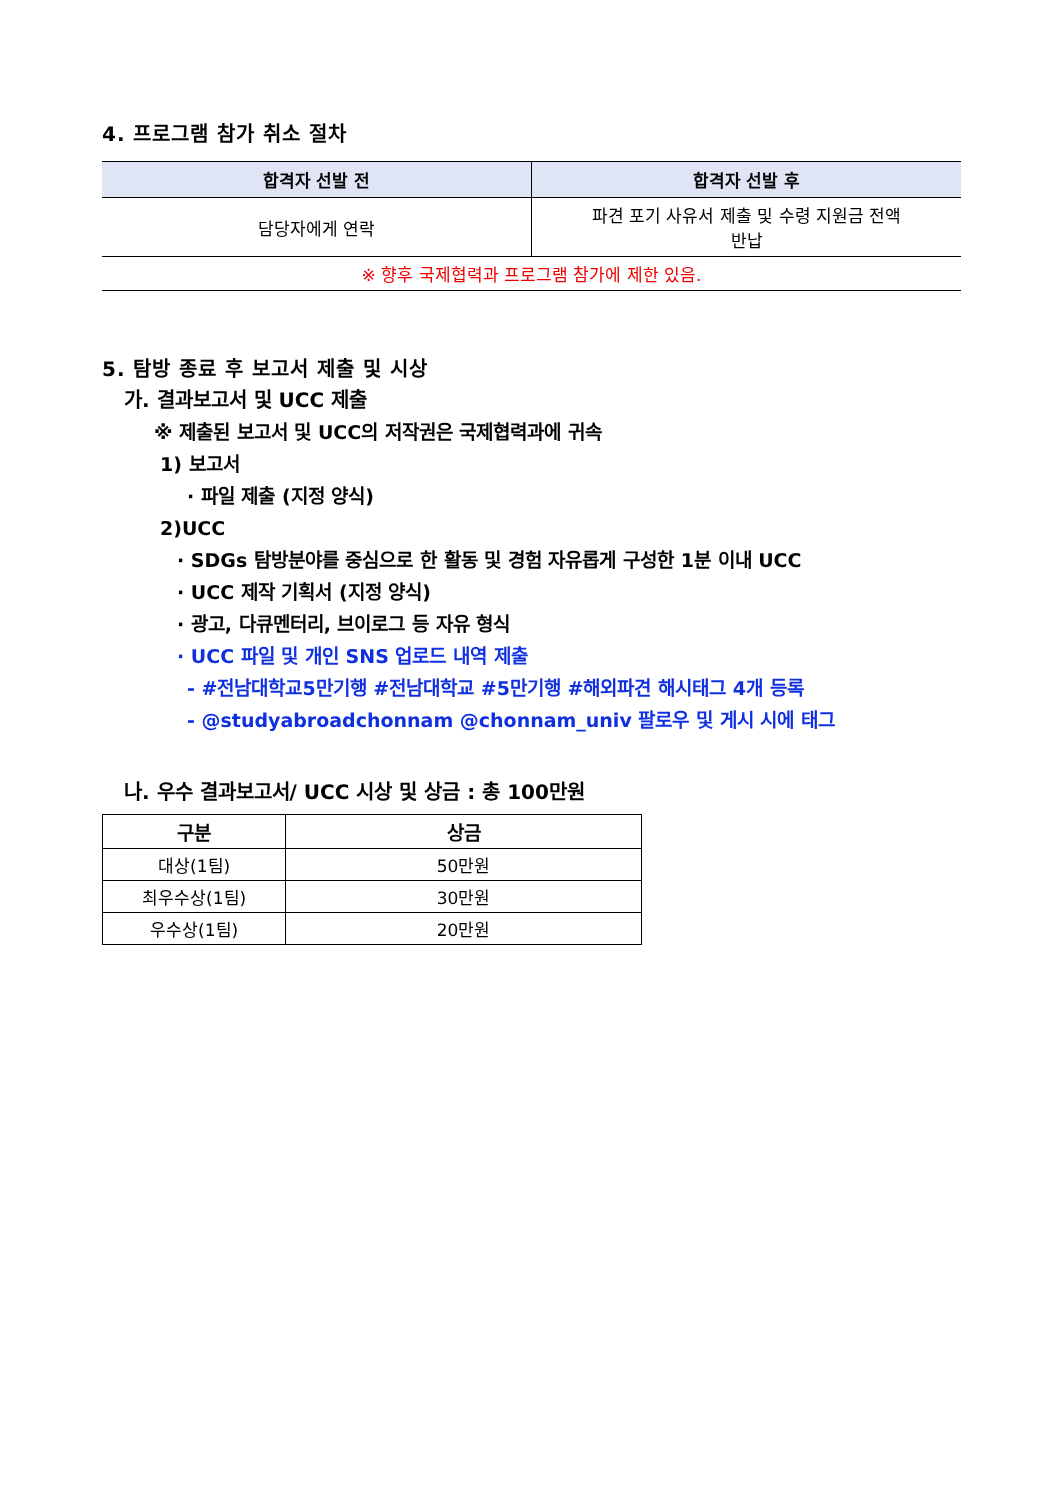4. 프로그램 참가 취소 절차
| 합격자 선발 전 | 합격자 선발 후 |
| --- | --- |
| 담당자에게 연락 | 파견 포기 사유서 제출 및 수령 지원금 전액 반납 |
| ※ 향후 국제협력과 프로그램 참가에 제한 있음. | |
5. 탐방 종료 후 보고서 제출 및 시상
가. 결과보고서 및 UCC 제출
※ 제출된 보고서 및 UCC의 저작권은 국제협력과에 귀속
1) 보고서
· 파일 제출 (지정 양식)
2)UCC
· SDGs 탐방분야를 중심으로 한 활동 및 경험 자유롭게 구성한 1분 이내 UCC
· UCC 제작 기획서 (지정 양식)
· 광고, 다큐멘터리, 브이로그 등 자유 형식
· UCC 파일 및 개인 SNS 업로드 내역 제출
- #전남대학교5만기행 #전남대학교 #5만기행 #해외파견 해시태그 4개 등록
- @studyabroadchonnam @chonnam_univ 팔로우 및 게시 시에 태그
나. 우수 결과보고서/ UCC 시상 및 상금 : 총 100만원
| 구분 | 상금 |
| --- | --- |
| 대상(1팀) | 50만원 |
| 최우수상(1팀) | 30만원 |
| 우수상(1팀) | 20만원 |